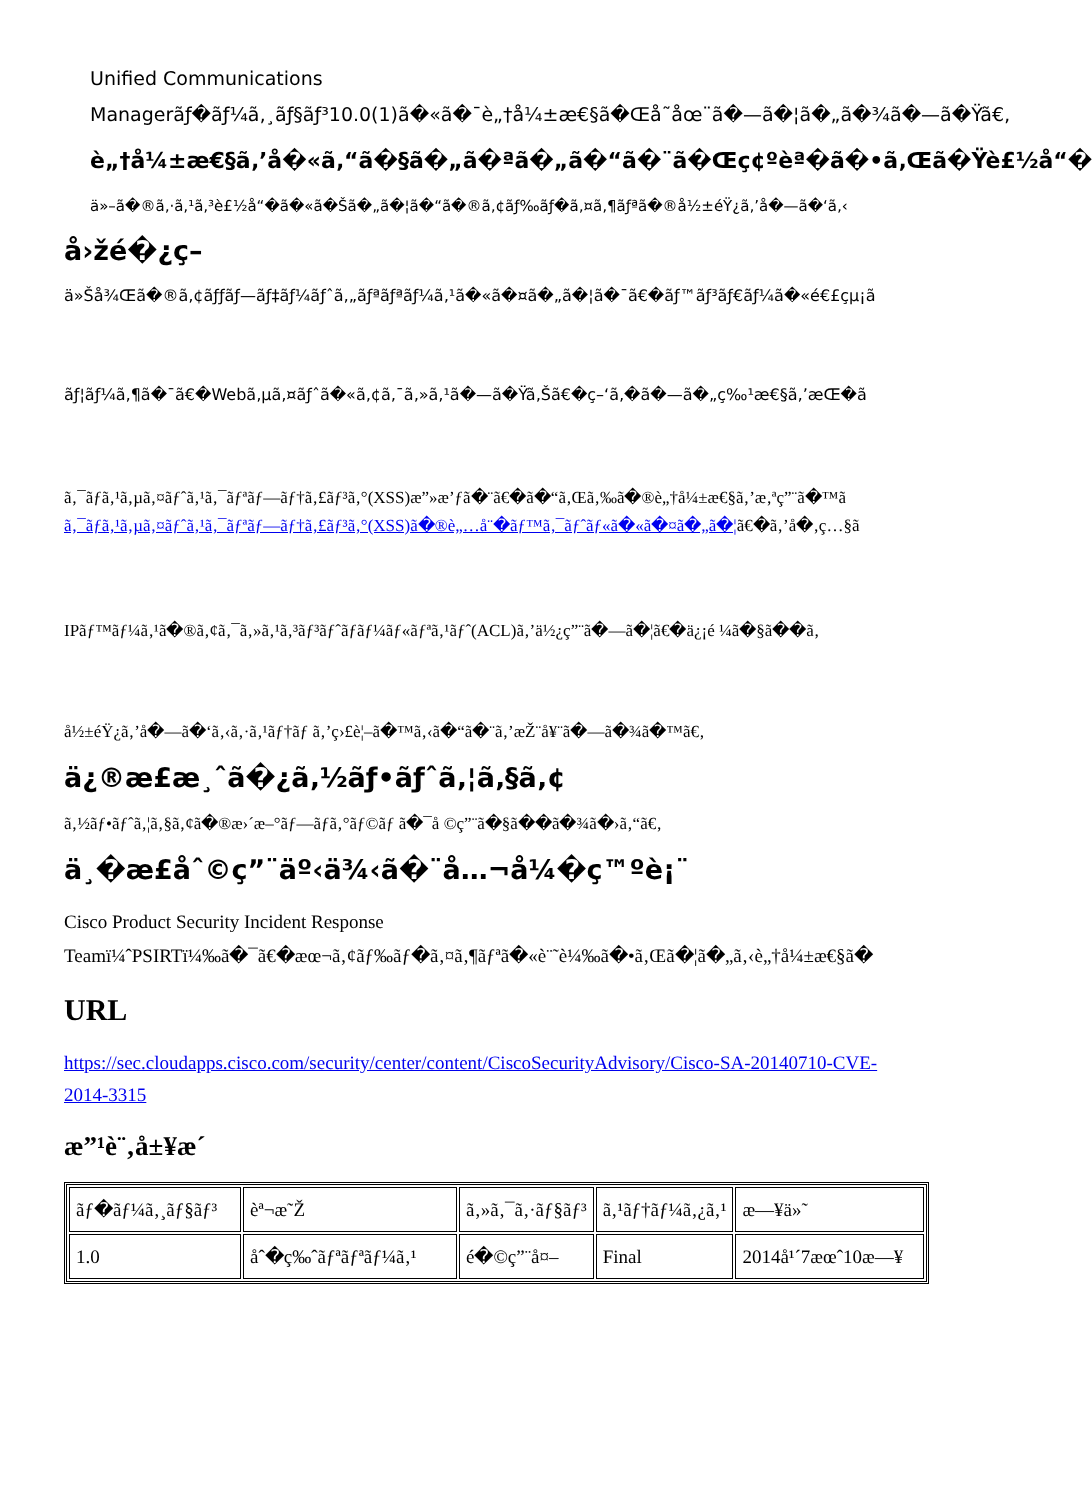Unified Communications
Managerãƒ�ãƒ¼ã‚¸ãƒ§ãƒ³10.0(1)ã�«ã�¯è„†å¼±æ€§ã�Œå˜åœ¨ã�—ã�¦ã�„ã�¾ã�—ã�Ÿã€‚
è„†å¼±æ€§ã‚’å�«ã‚“ã�§ã�„ã�ªã�„ã�“ã�¨ã�Œç¢ºèª�ã�•ã‚Œã�Ÿè£½å“�
ä»–ã�®ã‚·ã‚¹ã‚³è£½å“�ã�«ã�Šã�„ã�¦ã�“ã�®ã‚¢ãƒ‰ãƒ�ã‚¤ã‚¶ãƒªã�®å½±éŸ¿ã‚’å�—ã�‘ã‚‹
å›žé�¿ç­–
ä»Šå¾Œã�®ã‚¢ãƒƒãƒ—ãƒ‡ãƒ¼ãƒˆã‚„ãƒªãƒªãƒ¼ã‚¹ã�«ã�¤ã�„ã�¦ã�¯ã€�ãƒ™ãƒ³ãƒ€ãƒ¼ã�«é€£çµ¡ã
ãƒ¦ãƒ¼ã‚¶ã�¯ã€�Webã‚µã‚¤ãƒˆã�«ã‚¢ã‚¯ã‚»ã‚¹ã�—ã�Ÿã‚Šã€�ç–‘ã‚�ã�—ã�„ç‰¹æ€§ã‚’æŒ�ã
ã‚¯ãƒ­ã‚¹ã‚µã‚¤ãƒˆã‚¹ã‚¯ãƒªãƒ—ãƒ†ã‚£ãƒ³ã‚°(XSS)æ”»æ’ƒã�¨ã€�ã�“ã‚Œã‚‰ã�®è„†å¼±æ€§ã‚’æ‚ªç”¨ã�™ã
ã‚¯ãƒ­ã‚¹ã‚µã‚¤ãƒˆã‚¹ã‚¯ãƒªãƒ—ãƒ†ã‚£ãƒ³ã‚°(XSS)ã�®è„…å¨�ãƒ™ã‚¯ãƒˆãƒ«ã�«ã�¤ã�„ã�¦ã€�ã‚’å�‚ç…§ã
IPãƒ™ãƒ¼ã‚¹ã�®ã‚¢ã‚¯ã‚»ã‚¹ã‚³ãƒ³ãƒˆãƒ­ãƒ¼ãƒ«ãƒªã‚¹ãƒˆ(ACL)ã‚’ä½¿ç”¨ã�—ã�¦ã€�ä¿¡é ¼ã�§ã��ã‚
å½±éŸ¿ã‚’å�—ã�‘ã‚‹ã‚·ã‚¹ãƒ†ãƒ ã‚’ç›£è¦–ã�™ã‚‹ã�“ã�¨ã‚’æŽ¨å¥¨ã�—ã�¾ã�™ã€‚
ä¿®æ­£æ¸ˆã�¿ã‚½ãƒ•ãƒˆã‚¦ã‚§ã‚¢
ã‚½ãƒ•ãƒˆã‚¦ã‚§ã‚¢ã�®æ›´æ–°ãƒ—ãƒ­ã‚°ãƒ©ãƒ ã�¯å ©ç”¨ã�§ã��ã�¾ã�›ã‚“ã€‚
ä¸�æ­£åˆ©ç”¨äº‹ä¾‹ã�¨å…¬å¼�ç™ºè¡¨
Cisco Product Security Incident Response
Teamï¼ˆPSIRTï¼‰ã�¯ã€�æœ¬ã‚¢ãƒ‰ãƒ�ã‚¤ã‚¶ãƒªã�«è¨˜è¼‰ã�•ã‚Œã�¦ã�„ã‚‹è„†å¼±æ€§ã�
URL
https://sec.cloudapps.cisco.com/security/center/content/CiscoSecurityAdvisory/Cisco-SA-20140710-CVE-
2014-3315
æ”¹è¨‚å±¥æ­´
| ãƒ�ãƒ¼ã‚¸ãƒ§ãƒ³ | èª¬æ˜Ž | ã‚»ã‚¯ã‚·ãƒ§ãƒ³ | ã‚¹ãƒ†ãƒ¼ã‚¿ã‚¹ | æ—¥ä»˜ |
| 1.0 | åˆ�ç‰ˆãƒªãƒªãƒ¼ã‚¹ | é�©ç”¨å¤– | Final | 2014å¹´7æœˆ10æ—¥ |